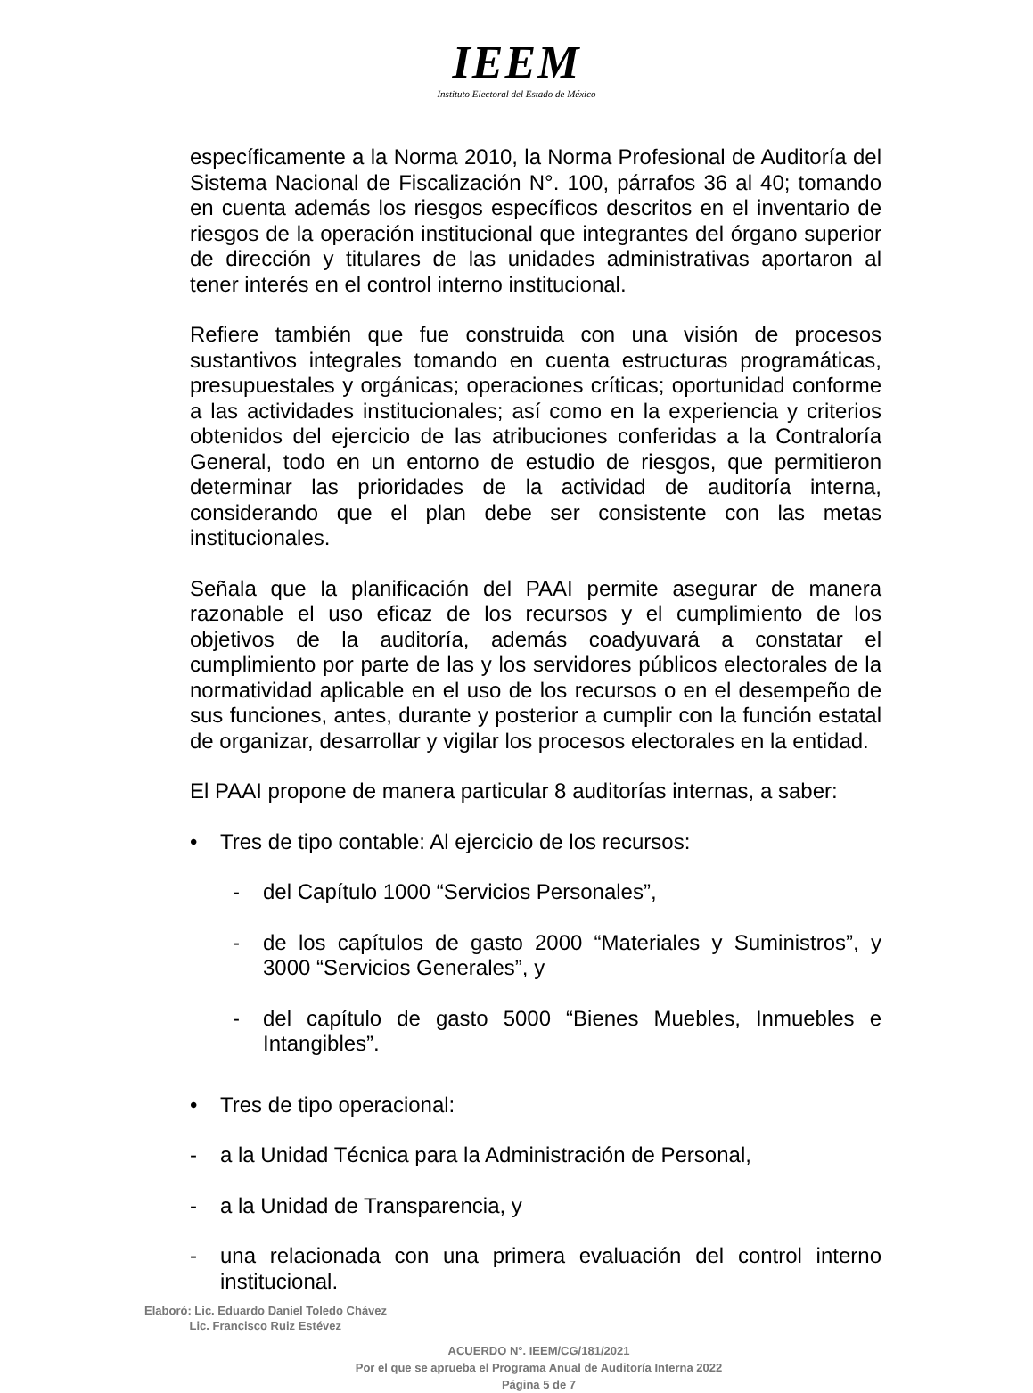IEEM
Instituto Electoral del Estado de México
específicamente a la Norma 2010, la Norma Profesional de Auditoría del Sistema Nacional de Fiscalización N°. 100, párrafos 36 al 40; tomando en cuenta además los riesgos específicos descritos en el inventario de riesgos de la operación institucional que integrantes del órgano superior de dirección y titulares de las unidades administrativas aportaron al tener interés en el control interno institucional.
Refiere también que fue construida con una visión de procesos sustantivos integrales tomando en cuenta estructuras programáticas, presupuestales y orgánicas; operaciones críticas; oportunidad conforme a las actividades institucionales; así como en la experiencia y criterios obtenidos del ejercicio de las atribuciones conferidas a la Contraloría General, todo en un entorno de estudio de riesgos, que permitieron determinar las prioridades de la actividad de auditoría interna, considerando que el plan debe ser consistente con las metas institucionales.
Señala que la planificación del PAAI permite asegurar de manera razonable el uso eficaz de los recursos y el cumplimiento de los objetivos de la auditoría, además coadyuvará a constatar el cumplimiento por parte de las y los servidores públicos electorales de la normatividad aplicable en el uso de los recursos o en el desempeño de sus funciones, antes, durante y posterior a cumplir con la función estatal de organizar, desarrollar y vigilar los procesos electorales en la entidad.
El PAAI propone de manera particular 8 auditorías internas, a saber:
• Tres de tipo contable: Al ejercicio de los recursos:
- del Capítulo 1000 “Servicios Personales”,
- de los capítulos de gasto 2000 “Materiales y Suministros”, y 3000 “Servicios Generales”, y
- del capítulo de gasto 5000 “Bienes Muebles, Inmuebles e Intangibles”.
• Tres de tipo operacional:
- a la Unidad Técnica para la Administración de Personal,
- a la Unidad de Transparencia, y
- una relacionada con una primera evaluación del control interno institucional.
Elaboró: Lic. Eduardo Daniel Toledo Chávez
Lic. Francisco Ruiz Estévez
ACUERDO N°. IEEM/CG/181/2021
Por el que se aprueba el Programa Anual de Auditoría Interna 2022
Página 5 de 7